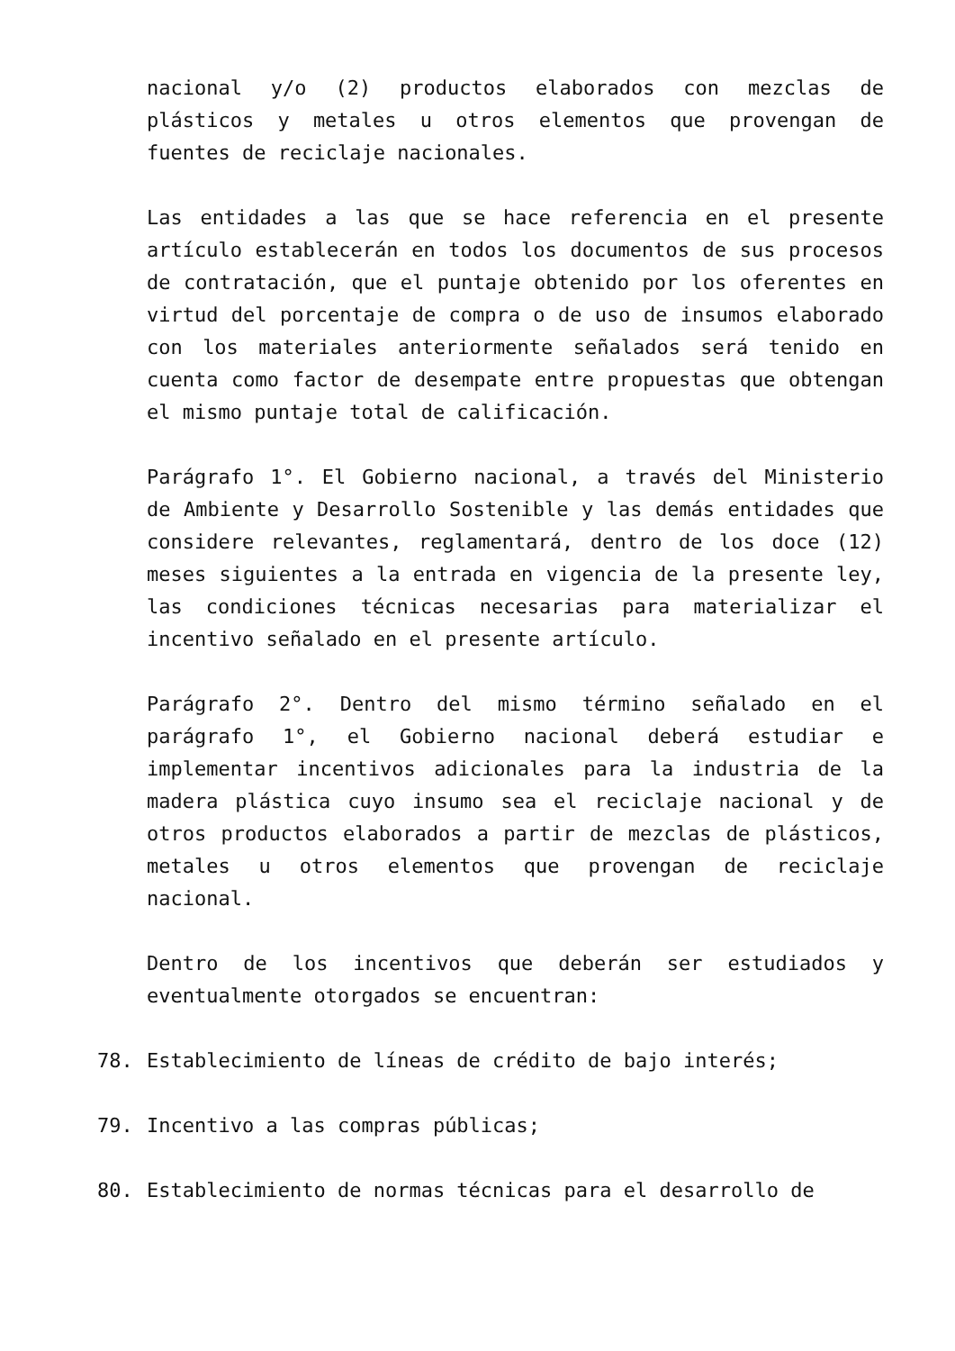nacional y/o (2) productos elaborados con mezclas de plásticos y metales u otros elementos que provengan de fuentes de reciclaje nacionales.
Las entidades a las que se hace referencia en el presente artículo establecerán en todos los documentos de sus procesos de contratación, que el puntaje obtenido por los oferentes en virtud del porcentaje de compra o de uso de insumos elaborado con los materiales anteriormente señalados será tenido en cuenta como factor de desempate entre propuestas que obtengan el mismo puntaje total de calificación.
Parágrafo 1°. El Gobierno nacional, a través del Ministerio de Ambiente y Desarrollo Sostenible y las demás entidades que considere relevantes, reglamentará, dentro de los doce (12) meses siguientes a la entrada en vigencia de la presente ley, las condiciones técnicas necesarias para materializar el incentivo señalado en el presente artículo.
Parágrafo 2°. Dentro del mismo término señalado en el parágrafo 1°, el Gobierno nacional deberá estudiar e implementar incentivos adicionales para la industria de la madera plástica cuyo insumo sea el reciclaje nacional y de otros productos elaborados a partir de mezclas de plásticos, metales u otros elementos que provengan de reciclaje nacional.
Dentro de los incentivos que deberán ser estudiados y eventualmente otorgados se encuentran:
78. Establecimiento de líneas de crédito de bajo interés;
79. Incentivo a las compras públicas;
80. Establecimiento de normas técnicas para el desarrollo de